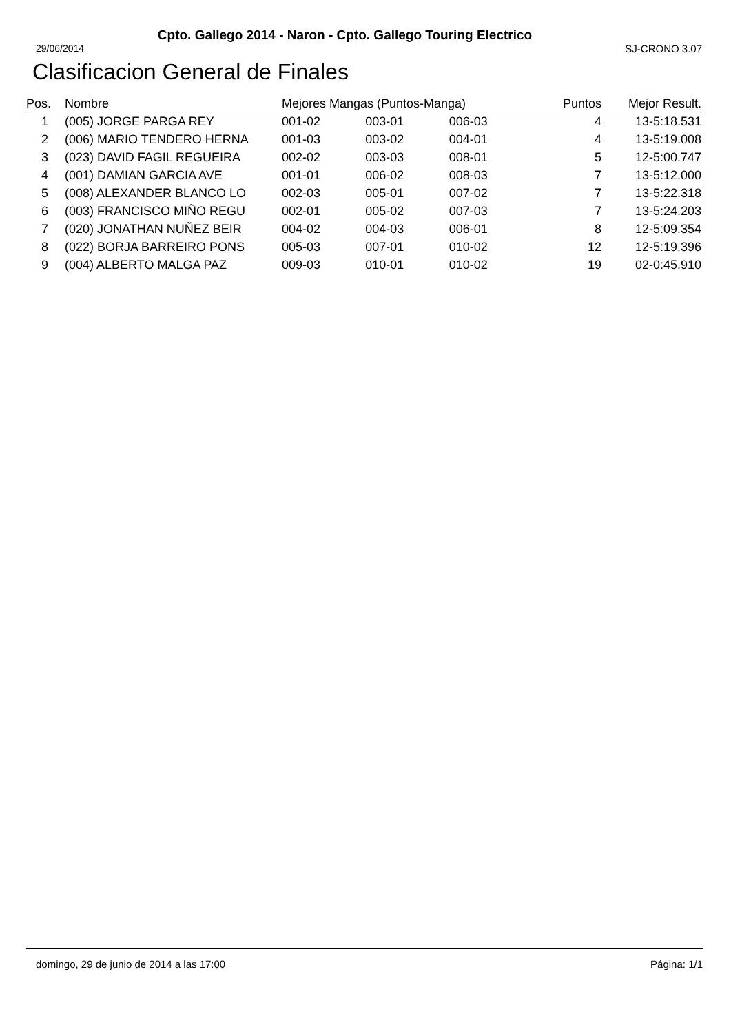Cpto. Gallego 2014 - Naron - Cpto. Gallego Touring Electrico
29/06/2014 SJ-CRONO 3.07
Clasificacion General de Finales
| Pos. | Nombre | Mejores Mangas (Puntos-Manga) | | | Puntos | Mejor Result. |
| --- | --- | --- | --- | --- | --- | --- |
| 1 | (005) JORGE PARGA REY | 001-02 | 003-01 | 006-03 | 4 | 13-5:18.531 |
| 2 | (006) MARIO TENDERO HERNA | 001-03 | 003-02 | 004-01 | 4 | 13-5:19.008 |
| 3 | (023) DAVID FAGIL REGUEIRA | 002-02 | 003-03 | 008-01 | 5 | 12-5:00.747 |
| 4 | (001) DAMIAN GARCIA AVE | 001-01 | 006-02 | 008-03 | 7 | 13-5:12.000 |
| 5 | (008) ALEXANDER BLANCO LO | 002-03 | 005-01 | 007-02 | 7 | 13-5:22.318 |
| 6 | (003) FRANCISCO MIÑO REGU | 002-01 | 005-02 | 007-03 | 7 | 13-5:24.203 |
| 7 | (020) JONATHAN NUÑEZ BEIR | 004-02 | 004-03 | 006-01 | 8 | 12-5:09.354 |
| 8 | (022) BORJA BARREIRO PONS | 005-03 | 007-01 | 010-02 | 12 | 12-5:19.396 |
| 9 | (004) ALBERTO MALGA PAZ | 009-03 | 010-01 | 010-02 | 19 | 02-0:45.910 |
domingo, 29 de junio de 2014 a las 17:00 Página: 1/1